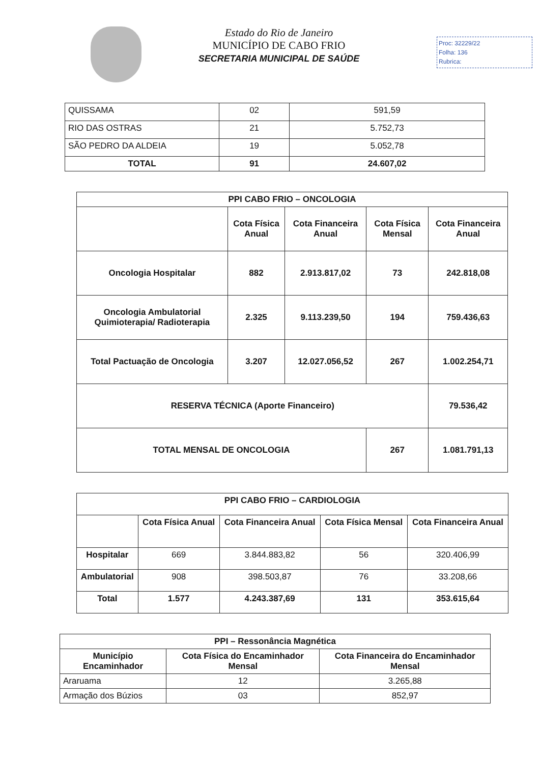Estado do Rio de Janeiro
MUNICÍPIO DE CABO FRIO
SECRETARIA MUNICIPAL DE SAÚDE
Proc: 32229/22
Folha: 136
Rubrica:
| QUISSAMA | 02 | 591,59 |
| RIO DAS OSTRAS | 21 | 5.752,73 |
| SÃO PEDRO DA ALDEIA | 19 | 5.052,78 |
| TOTAL | 91 | 24.607,02 |
| PPI CABO FRIO – ONCOLOGIA | | | | |
| --- | --- | --- | --- | --- |
| | Cota Física Anual | Cota Financeira Anual | Cota Física Mensal | Cota Financeira Anual |
| Oncologia Hospitalar | 882 | 2.913.817,02 | 73 | 242.818,08 |
| Oncologia Ambulatorial Quimioterapia/ Radioterapia | 2.325 | 9.113.239,50 | 194 | 759.436,63 |
| Total Pactuação de Oncologia | 3.207 | 12.027.056,52 | 267 | 1.002.254,71 |
| RESERVA TÉCNICA (Aporte Financeiro) | | | | 79.536,42 |
| TOTAL MENSAL DE ONCOLOGIA | | | 267 | 1.081.791,13 |
| PPI CABO FRIO – CARDIOLOGIA | | | | |
| --- | --- | --- | --- | --- |
| | Cota Física Anual | Cota Financeira Anual | Cota Física Mensal | Cota Financeira Anual |
| Hospitalar | 669 | 3.844.883,82 | 56 | 320.406,99 |
| Ambulatorial | 908 | 398.503,87 | 76 | 33.208,66 |
| Total | 1.577 | 4.243.387,69 | 131 | 353.615,64 |
| PPI – Ressonância Magnética | | |
| --- | --- | --- |
| Município Encaminhador | Cota Física do Encaminhador Mensal | Cota Financeira do Encaminhador Mensal |
| Araruama | 12 | 3.265,88 |
| Armação dos Búzios | 03 | 852,97 |